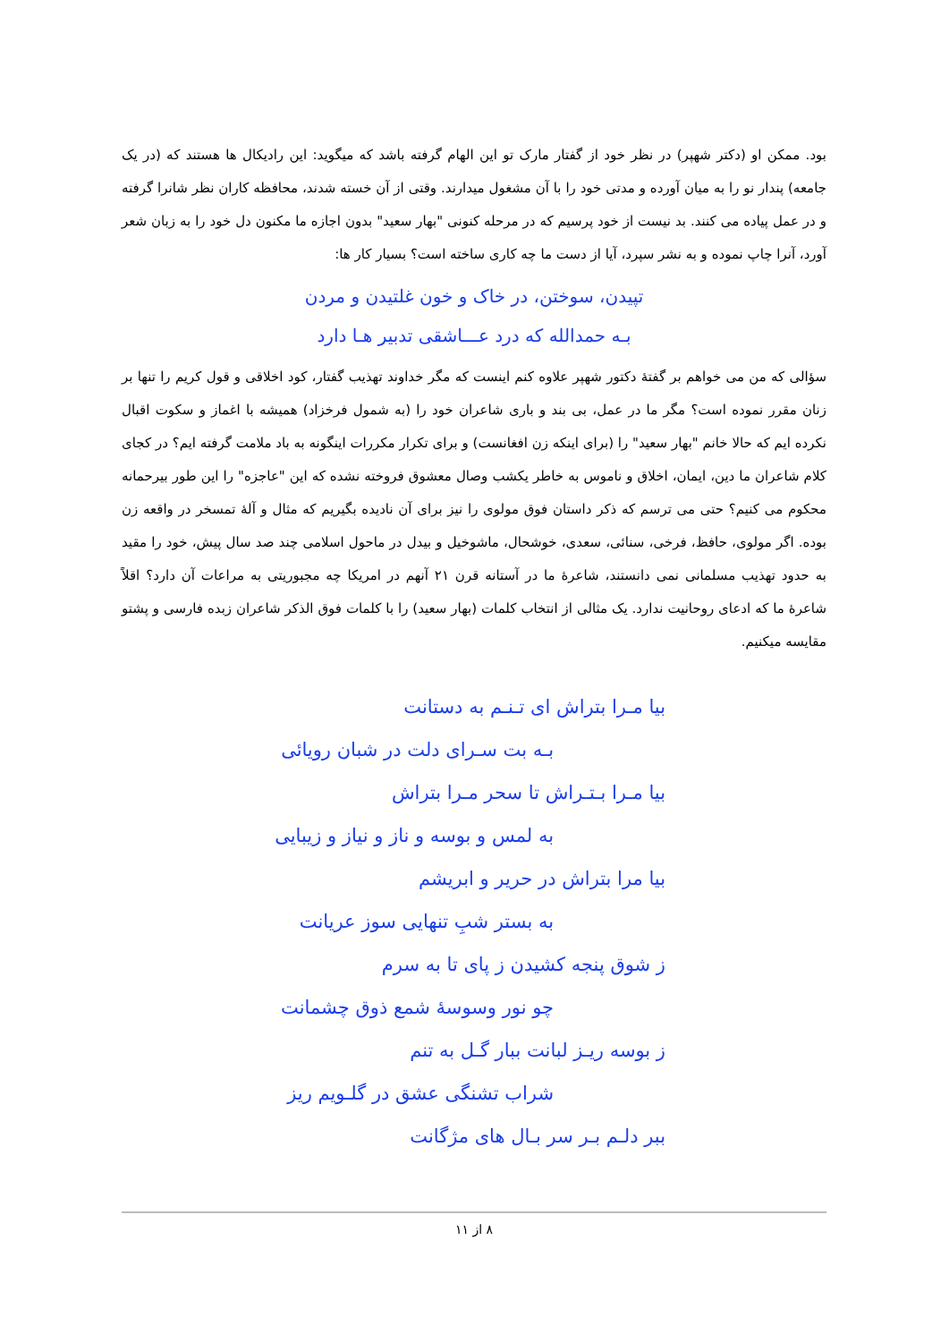بود. ممکن او (دکتر شهپر) در نظر خود از گفتار مارک تو این الهام گرفته باشد که میگوید: این رادیکال ها هستند که (در یک جامعه) پندار نو را به میان آورده و مدتی خود را با آن مشغول میدارند. وقتی از آن خسته شدند، محافظه کاران نظر شانرا گرفته و در عمل پیاده می کنند. بد نیست از خود پرسیم که در مرحله کنونی "بهار سعید" بدون اجازه ما مکنون دل خود را به زبان شعر آورد، آنرا چاپ نموده و به نشر سپرد، آیا از دست ما چه کاری ساخته است؟ بسیار کار ها:
تپیدن، سوختن، در خاک و خون غلتیدن و مردن
بـه حمدالله که درد عـــاشقی تدبیر هـا دارد
سؤالی که من می خواهم بر گفتۀ دکتور شهپر علاوه کنم اینست که مگر خداوند تهذیب گفتار، کود اخلاقی و قول کریم را تنها بر زنان مقرر نموده است؟ مگر ما در عمل، بی بند و باری شاعران خود را (به شمول فرخزاد) همیشه با اغماز و سکوت اقبال نکرده ایم که حالا خانم "بهار سعید" را (برای اینکه زن افغانست) و برای تکرار مکررات اینگونه به باد ملامت گرفته ایم؟ در کجای کلام شاعران ما دین، ایمان، اخلاق و ناموس به خاطر یکشب وصال معشوق فروخته نشده که این "عاجزه" را این طور بیرحمانه محکوم می کنیم؟ حتی می ترسم که ذکر داستان فوق مولوی را نیز برای آن نادیده بگیریم که مثال و آلۀ تمسخر در واقعه زن بوده. اگر مولوی، حافظ، فرخی، سنائی، سعدی، خوشحال، ماشوخیل و بیدل در ماحول اسلامی چند صد سال پیش، خود را مقید به حدود تهذیب مسلمانی نمی دانستند، شاعرۀ ما در آستانه قرن ۲۱ آنهم در امریکا چه مجبوریتی به مراعات آن دارد؟ اقلاً شاعرۀ ما که ادعای روحانیت ندارد. یک مثالی از انتخاب کلمات (بهار سعید) را با کلمات فوق الذکر شاعران زبده فارسی و پشتو مقایسه میکنیم.
بیا مـرا بتراش ای تـنـم به دستانت
بـه بت سـرای دلت در شبان رویائی
بیا مـرا بـتـراش تا سحر مـرا بتراش
به لمس و بوسه و ناز و نیاز و زیبایی
بیا مرا بتراش در حریر و ابریشم
به بستر شبِ تنهایی سوز عریانت
ز شوق پنجه کشیدن ز پای تا به سرم
چو نور وسوسۀ شمع ذوق چشمانت
ز بوسه ریـز لبانت ببار گـل به تنم
شراب تشنگی عشق در گلـویم ریز
ببر دلـم بـر سر بـال های مژگانت
۸ از ۱۱